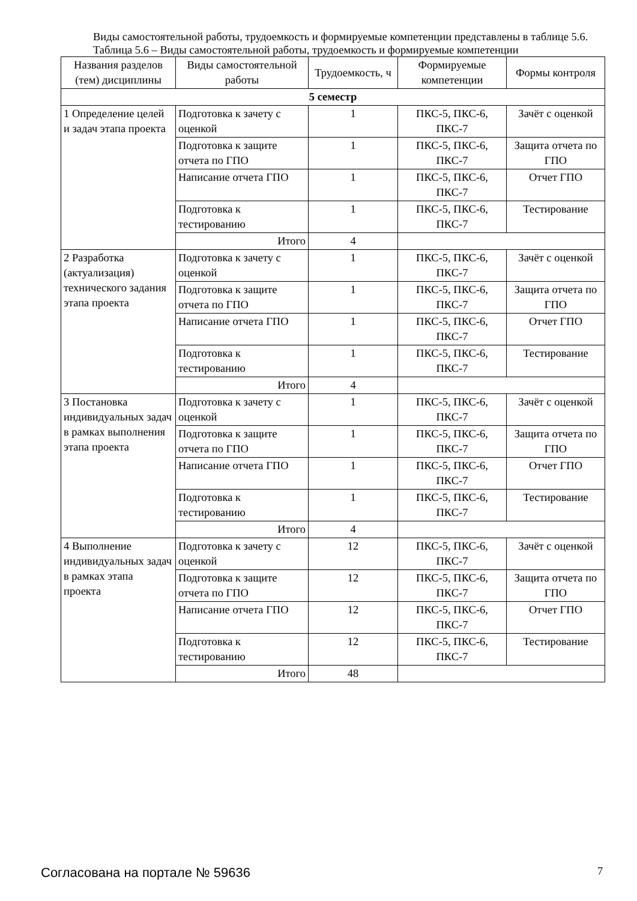Виды самостоятельной работы, трудоемкость и формируемые компетенции представлены в таблице 5.6.
Таблица 5.6 – Виды самостоятельной работы, трудоемкость и формируемые компетенции
| Названия разделов (тем) дисциплины | Виды самостоятельной работы | Трудоемкость, ч | Формируемые компетенции | Формы контроля |
| --- | --- | --- | --- | --- |
| 5 семестр | | | | |
| 1 Определение целей и задач этапа проекта | Подготовка к зачету с оценкой | 1 | ПКС-5, ПКС-6, ПКС-7 | Зачёт с оценкой |
| | Подготовка к защите отчета по ГПО | 1 | ПКС-5, ПКС-6, ПКС-7 | Защита отчета по ГПО |
| | Написание отчета ГПО | 1 | ПКС-5, ПКС-6, ПКС-7 | Отчет ГПО |
| | Подготовка к тестированию | 1 | ПКС-5, ПКС-6, ПКС-7 | Тестирование |
| | Итого | 4 | | |
| 2 Разработка (актуализация) технического задания этапа проекта | Подготовка к зачету с оценкой | 1 | ПКС-5, ПКС-6, ПКС-7 | Зачёт с оценкой |
| | Подготовка к защите отчета по ГПО | 1 | ПКС-5, ПКС-6, ПКС-7 | Защита отчета по ГПО |
| | Написание отчета ГПО | 1 | ПКС-5, ПКС-6, ПКС-7 | Отчет ГПО |
| | Подготовка к тестированию | 1 | ПКС-5, ПКС-6, ПКС-7 | Тестирование |
| | Итого | 4 | | |
| 3 Постановка индивидуальных задач в рамках выполнения этапа проекта | Подготовка к зачету с оценкой | 1 | ПКС-5, ПКС-6, ПКС-7 | Зачёт с оценкой |
| | Подготовка к защите отчета по ГПО | 1 | ПКС-5, ПКС-6, ПКС-7 | Защита отчета по ГПО |
| | Написание отчета ГПО | 1 | ПКС-5, ПКС-6, ПКС-7 | Отчет ГПО |
| | Подготовка к тестированию | 1 | ПКС-5, ПКС-6, ПКС-7 | Тестирование |
| | Итого | 4 | | |
| 4 Выполнение индивидуальных задач в рамках этапа проекта | Подготовка к зачету с оценкой | 12 | ПКС-5, ПКС-6, ПКС-7 | Зачёт с оценкой |
| | Подготовка к защите отчета по ГПО | 12 | ПКС-5, ПКС-6, ПКС-7 | Защита отчета по ГПО |
| | Написание отчета ГПО | 12 | ПКС-5, ПКС-6, ПКС-7 | Отчет ГПО |
| | Подготовка к тестированию | 12 | ПКС-5, ПКС-6, ПКС-7 | Тестирование |
| | Итого | 48 | | |
Согласована на портале № 59636 7